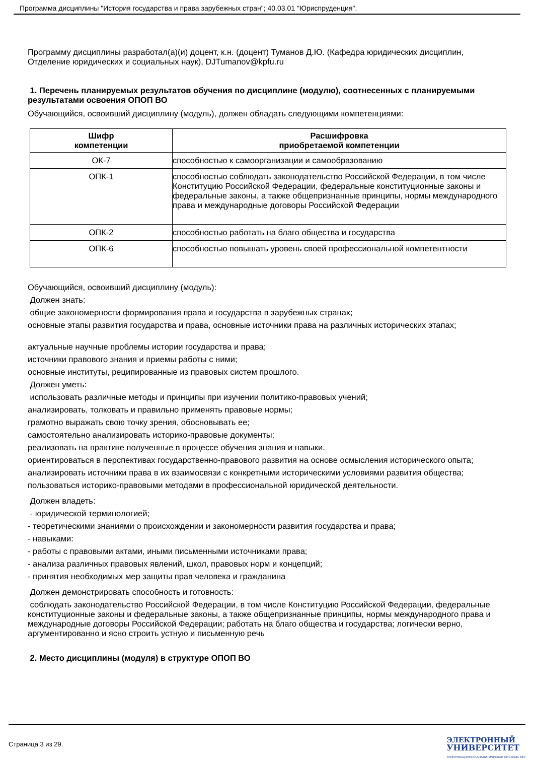Программа дисциплины "История государства и права зарубежных стран"; 40.03.01 "Юриспруденция".
Программу дисциплины разработал(а)(и) доцент, к.н. (доцент) Туманов Д.Ю. (Кафедра юридических дисциплин, Отделение юридических и социальных наук), DJTumanov@kpfu.ru
1. Перечень планируемых результатов обучения по дисциплине (модулю), соотнесенных с планируемыми результатами освоения ОПОП ВО
Обучающийся, освоивший дисциплину (модуль), должен обладать следующими компетенциями:
| Шифр компетенции | Расшифровка приобретаемой компетенции |
| --- | --- |
| ОК-7 | способностью к самоорганизации и самообразованию |
| ОПК-1 | способностью соблюдать законодательство Российской Федерации, в том числе Конституцию Российской Федерации, федеральные конституционные законы и федеральные законы, а также общепризнанные принципы, нормы международного права и международные договоры Российской Федерации |
| ОПК-2 | способностью работать на благо общества и государства |
| ОПК-6 | способностью повышать уровень своей профессиональной компетентности |
Обучающийся, освоивший дисциплину (модуль):
Должен знать:
общие закономерности формирования права и государства в зарубежных странах;
основные этапы развития государства и права, основные источники права на различных исторических этапах;
актуальные научные проблемы истории государства и права;
источники правового знания и приемы работы с ними;
основные институты, реципированные из правовых систем прошлого.
Должен уметь:
использовать различные методы и принципы при изучении политико-правовых учений;
анализировать, толковать и правильно применять правовые нормы;
грамотно выражать свою точку зрения, обосновывать ее;
самостоятельно анализировать историко-правовые документы;
реализовать на практике полученные в процессе обучения знания и навыки.
ориентироваться в перспективах государственно-правового развития на основе осмысления исторического опыта;
анализировать источники права в их взаимосвязи с конкретными историческими условиями развития общества;
пользоваться историко-правовыми методами в профессиональной юридической деятельности.
Должен владеть:
- юридической терминологией;
- теоретическими знаниями о происхождении и закономерности развития государства и права;
- навыками:
- работы с правовыми актами, иными письменными источниками права;
- анализа различных правовых явлений, школ, правовых норм и концепций;
- принятия необходимых мер защиты прав человека и гражданина
Должен демонстрировать способность и готовность:
соблюдать законодательство Российской Федерации, в том числе Конституцию Российской Федерации, федеральные конституционные законы и федеральные законы, а также общепризнанные принципы, нормы международного права и международные договоры Российской Федерации; работать на благо общества и государства; логически верно, аргументированно и ясно строить устную и письменную речь
2. Место дисциплины (модуля) в структуре ОПОП ВО
Страница 3 из 29.
ЭЛЕКТРОННЫЙ
УНИВЕРСИТЕТ
ИНФОРМАЦИОННО-АНАЛИТИЧЕСКАЯ СИСТЕМА КФУ